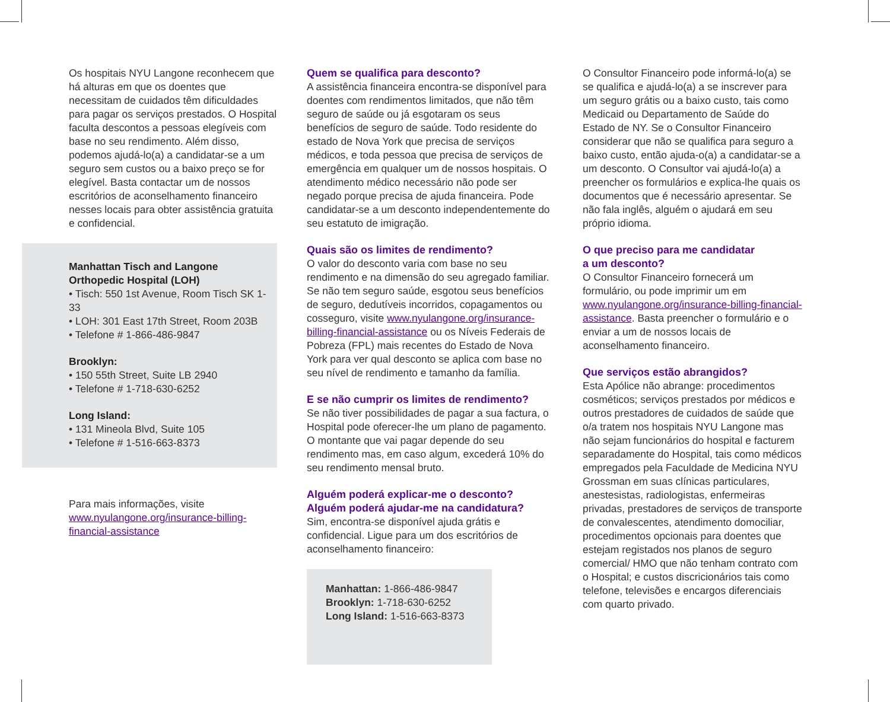Os hospitais NYU Langone reconhecem que há alturas em que os doentes que necessitam de cuidados têm dificuldades para pagar os serviços prestados. O Hospital faculta descontos a pessoas elegíveis com base no seu rendimento. Além disso, podemos ajudá-lo(a) a candidatar-se a um seguro sem custos ou a baixo preço se for elegível. Basta contactar um de nossos escritórios de aconselhamento financeiro nesses locais para obter assistência gratuita e confidencial.
Manhattan Tisch and Langone
Orthopedic Hospital (LOH)
• Tisch: 550 1st Avenue, Room Tisch SK 1-33
• LOH: 301 East 17th Street, Room 203B
• Telefone # 1-866-486-9847
Brooklyn:
• 150 55th Street, Suite LB 2940
• Telefone # 1-718-630-6252
Long Island:
• 131 Mineola Blvd, Suite 105
• Telefone # 1-516-663-8373
Para mais informações, visite www.nyulangone.org/insurance-billing-financial-assistance
Quem se qualifica para desconto?
A assistência financeira encontra-se disponível para doentes com rendimentos limitados, que não têm seguro de saúde ou já esgotaram os seus benefícios de seguro de saúde. Todo residente do estado de Nova York que precisa de serviços médicos, e toda pessoa que precisa de serviços de emergência em qualquer um de nossos hospitais. O atendimento médico necessário não pode ser negado porque precisa de ajuda financeira. Pode candidatar-se a um desconto independentemente do seu estatuto de imigração.
Quais são os limites de rendimento?
O valor do desconto varia com base no seu rendimento e na dimensão do seu agregado familiar. Se não tem seguro saúde, esgotou seus benefícios de seguro, dedutíveis incorridos, copagamentos ou cosseguro, visite www.nyulangone.org/insurance-billing-financial-assistance ou os Níveis Federais de Pobreza (FPL) mais recentes do Estado de Nova York para ver qual desconto se aplica com base no seu nível de rendimento e tamanho da família.
E se não cumprir os limites de rendimento?
Se não tiver possibilidades de pagar a sua factura, o Hospital pode oferecer-lhe um plano de pagamento. O montante que vai pagar depende do seu rendimento mas, em caso algum, excederá 10% do seu rendimento mensal bruto.
Alguém poderá explicar-me o desconto?
Alguém poderá ajudar-me na candidatura?
Sim, encontra-se disponível ajuda grátis e confidencial. Ligue para um dos escritórios de aconselhamento financeiro:
Manhattan: 1-866-486-9847
Brooklyn: 1-718-630-6252
Long Island: 1-516-663-8373
O Consultor Financeiro pode informá-lo(a) se se qualifica e ajudá-lo(a) a se inscrever para um seguro grátis ou a baixo custo, tais como Medicaid ou Departamento de Saúde do Estado de NY. Se o Consultor Financeiro considerar que não se qualifica para seguro a baixo custo, então ajuda-o(a) a candidatar-se a um desconto. O Consultor vai ajudá-lo(a) a preencher os formulários e explica-lhe quais os documentos que é necessário apresentar. Se não fala inglês, alguém o ajudará em seu próprio idioma.
O que preciso para me candidatar
a um desconto?
O Consultor Financeiro fornecerá um formulário, ou pode imprimir um em www.nyulangone.org/insurance-billing-financial-assistance. Basta preencher o formulário e o enviar a um de nossos locais de aconselhamento financeiro.
Que serviços estão abrangidos?
Esta Apólice não abrange: procedimentos cosméticos; serviços prestados por médicos e outros prestadores de cuidados de saúde que o/a tratem nos hospitais NYU Langone mas não sejam funcionários do hospital e facturem separadamente do Hospital, tais como médicos empregados pela Faculdade de Medicina NYU Grossman em suas clínicas particulares, anestesistas, radiologistas, enfermeiras privadas, prestadores de serviços de transporte de convalescentes, atendimento domociliar, procedimentos opcionais para doentes que estejam registados nos planos de seguro comercial/ HMO que não tenham contrato com o Hospital; e custos discricionários tais como telefone, televisões e encargos diferenciais com quarto privado.